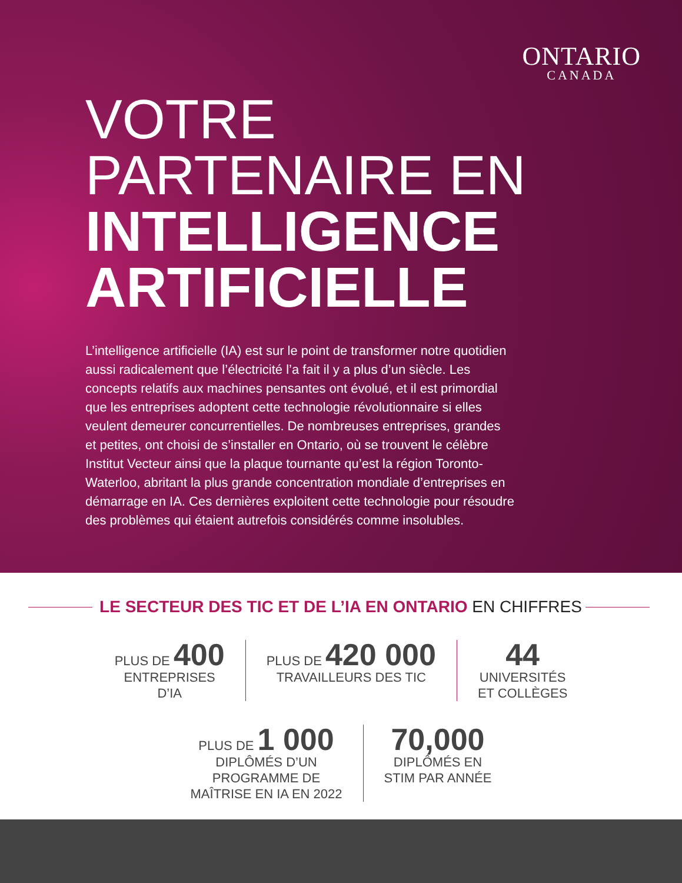ONTARIO
CANADA
VOTRE
PARTENAIRE EN
INTELLIGENCE
ARTIFICIELLE
L’intelligence artificielle (IA) est sur le point de transformer notre quotidien aussi radicalement que l’électricité l’a fait il y a plus d’un siècle. Les concepts relatifs aux machines pensantes ont évolué, et il est primordial que les entreprises adoptent cette technologie révolutionnaire si elles veulent demeurer concurrentielles. De nombreuses entreprises, grandes et petites, ont choisi de s’installer en Ontario, où se trouvent le célèbre Institut Vecteur ainsi que la plaque tournante qu’est la région Toronto-Waterloo, abritant la plus grande concentration mondiale d’entreprises en démarrage en IA. Ces dernières exploitent cette technologie pour résoudre des problèmes qui étaient autrefois considérés comme insolubles.
LE SECTEUR DES TIC ET DE L’IA EN ONTARIO EN CHIFFRES
PLUS DE 400
ENTREPRISES
D’IA
PLUS DE 420 000
TRAVAILLEURS DES TIC
44
UNIVERSITÉS
ET COLLÈGES
PLUS DE 1 000
DIPLÔMÉS D’UN
PROGRAMME DE
MAÎTRISE EN IA EN 2022
70,000
DIPLÔMÉS EN
STIM PAR ANNÉE